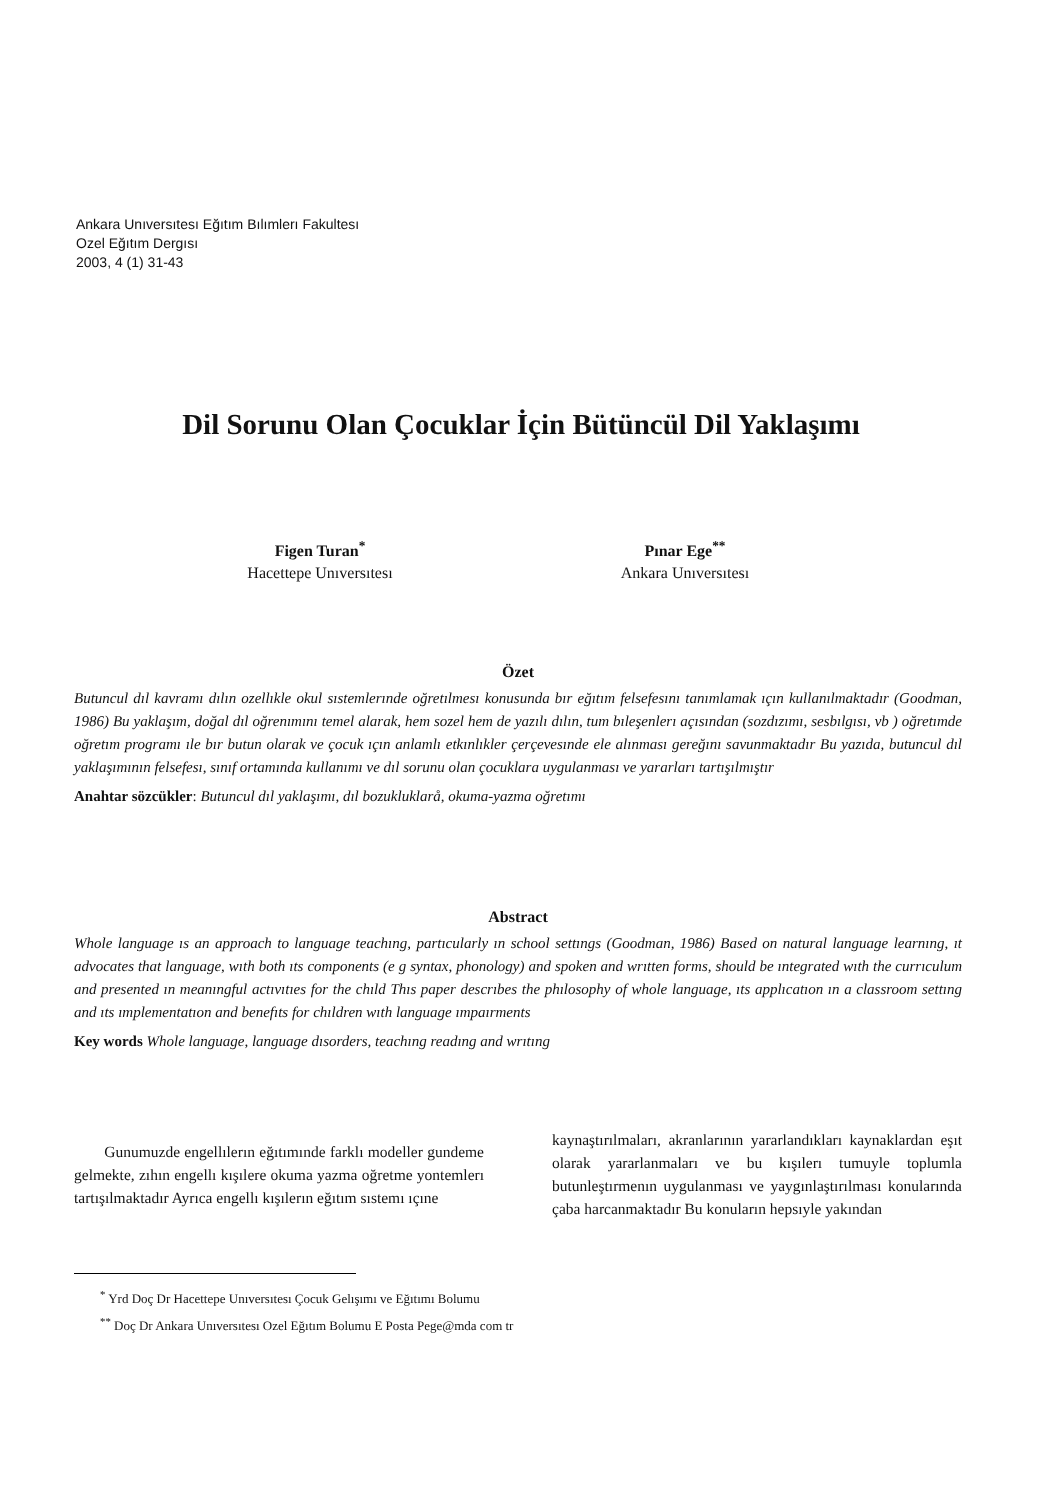Ankara Unıversıtesı Eğıtım Bılımlerı Fakultesı
Ozel Eğıtım Dergısı
2003, 4 (1) 31-43
Dil Sorunu Olan Çocuklar İçin Bütüncül Dil Yaklaşımı
Figen Turan<sup>*</sup>
Hacettepe Unıversıtesı
Pınar Ege<sup>**</sup>
Ankara Unıversıtesı
Özet
Butuncul dıl kavramı dılın ozellıkle okul sıstemlerınde oğretılmesı konusunda bır eğıtım felsefesını tanımlamak ıçın kullanılmaktadır (Goodman, 1986) Bu yaklaşım, doğal dıl oğrenımını temel alarak, hem sozel hem de yazılı dılın, tum bıleşenlerı açısından (sozdızımı, sesbılgısı, vb ) oğretımde oğretım programı ıle bır butun olarak ve çocuk ıçın anlamlı etkınlıkler çerçevesınde ele alınması gereğını savunmaktadır Bu yazıda, butuncul dıl yaklaşımının felsefesı, sınıf ortamında kullanımı ve dıl sorunu olan çocuklara uygulanması ve yararları tartışılmıştır
Anahtar sözcükler: Butuncul dıl yaklaşımı, dıl bozukluklarå, okuma-yazma oğretımı
Abstract
Whole language ıs an approach to language teachıng, partıcularly ın school settıngs (Goodman, 1986) Based on natural language learnıng, ıt advocates that language, wıth both ıts components (e g syntax, phonology) and spoken and wrıtten forms, should be ıntegrated wıth the currıculum and presented ın meanıngful actıvıtıes for the chıld Thıs paper descrıbes the phılosophy of whole language, ıts applıcatıon ın a classroom settıng and ıts ımplementatıon and benefıts for chıldren wıth language ımpaırments
Key words Whole language, language dısorders, teachıng readıng and wrıtıng
Gunumuzde engellılerın eğıtımınde farklı modeller gundeme gelmekte, zıhın engellı kışılere okuma yazma oğretme yontemlerı tartışılmaktadır Ayrıca engellı kışılerın eğıtım sıstemı ıçıne
kaynaştırılmaları, akranlarının yararlandıkları kaynaklardan eşıt olarak yararlanmaları ve bu kışılerı tumuyle toplumla butunleştırmenın uygulanması ve yaygınlaştırılması konularında çaba harcanmaktadır Bu konuların hepsıyle yakından
<sup>*</sup> Yrd Doç Dr Hacettepe Unıversıtesı Çocuk Gelışımı ve Eğıtımı Bolumu
<sup>**</sup> Doç Dr Ankara Unıversıtesı Ozel Eğıtım Bolumu E Posta Pege@mda com tr